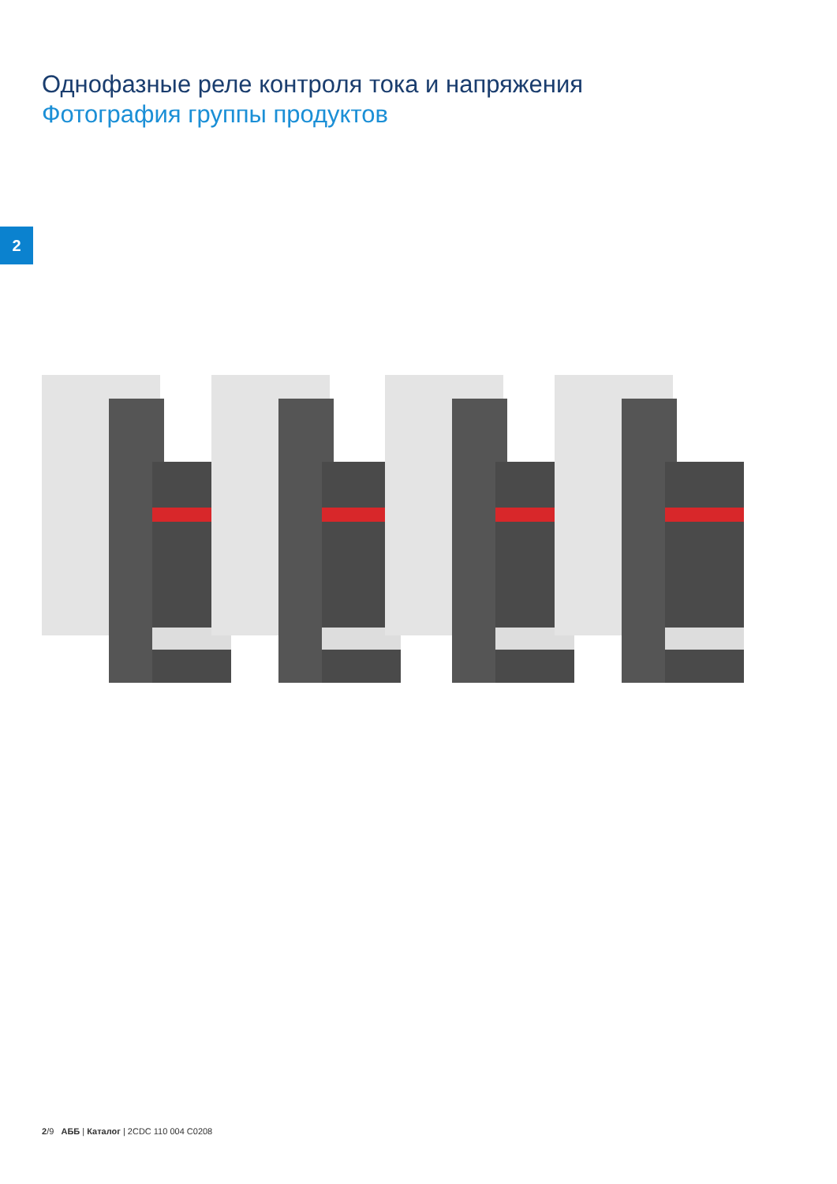Однофазные реле контроля тока и напряжения
Фотография группы продуктов
2
2/9 АББ | Каталог | 2CDC 110 004 C0208